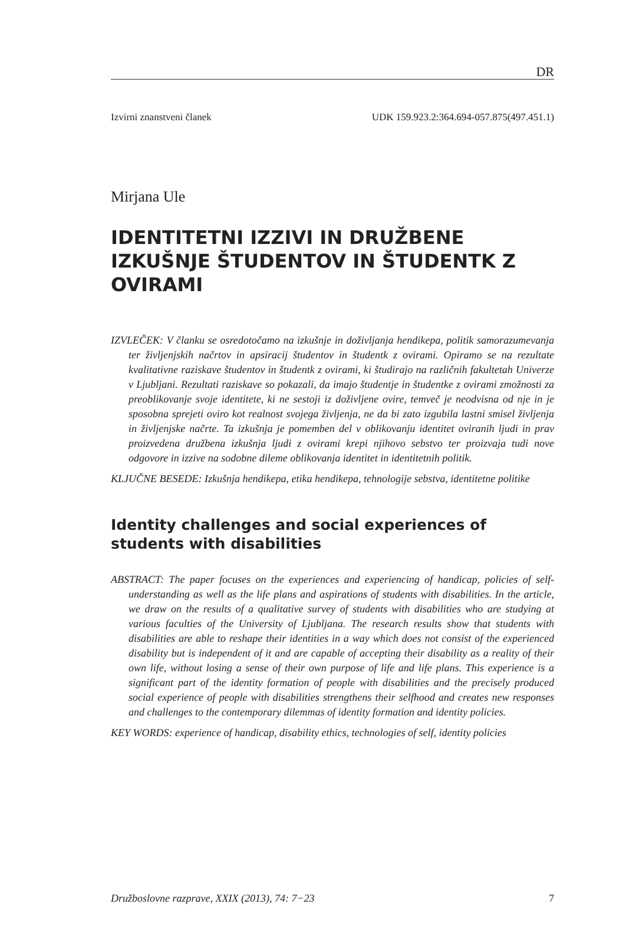DR
Izvirni znanstveni članek UDK 159.923.2:364.694-057.875(497.451.1)
Mirjana Ule
IDENTITETNI IZZIVI IN DRUŽBENE IZKUŠNJE ŠTUDENTOV IN ŠTUDENTK Z OVIRAMI
IZVLEČEK: V članku se osredotočamo na izkušnje in doživljanja hendikepa, politik samorazumevanja ter življenjskih načrtov in apsiracij študentov in študentk z ovirami. Opiramo se na rezultate kvalitativne raziskave študentov in študentk z ovirami, ki študirajo na različnih fakultetah Univerze v Ljubljani. Rezultati raziskave so pokazali, da imajo študentje in študentke z ovirami zmožnosti za preoblikovanje svoje identitete, ki ne sestoji iz doživljene ovire, temveč je neodvisna od nje in je sposobna sprejeti oviro kot realnost svojega življenja, ne da bi zato izgubila lastni smisel življenja in življenjske načrte. Ta izkušnja je pomemben del v oblikovanju identitet oviranih ljudi in prav proizvedena družbena izkušnja ljudi z ovirami krepi njihovo sebstvo ter proizvaja tudi nove odgovore in izzive na sodobne dileme oblikovanja identitet in identitetnih politik.
KLJUČNE BESEDE: Izkušnja hendikepa, etika hendikepa, tehnologije sebstva, identitetne politike
Identity challenges and social experiences of students with disabilities
ABSTRACT: The paper focuses on the experiences and experiencing of handicap, policies of self-understanding as well as the life plans and aspirations of students with disabilities. In the article, we draw on the results of a qualitative survey of students with disabilities who are studying at various faculties of the University of Ljubljana. The research results show that students with disabilities are able to reshape their identities in a way which does not consist of the experienced disability but is independent of it and are capable of accepting their disability as a reality of their own life, without losing a sense of their own purpose of life and life plans. This experience is a significant part of the identity formation of people with disabilities and the precisely produced social experience of people with disabilities strengthens their selfhood and creates new responses and challenges to the contemporary dilemmas of identity formation and identity policies.
KEY WORDS: experience of handicap, disability ethics, technologies of self, identity policies
Družboslovne razprave, XXIX (2013), 74: 7−23 7